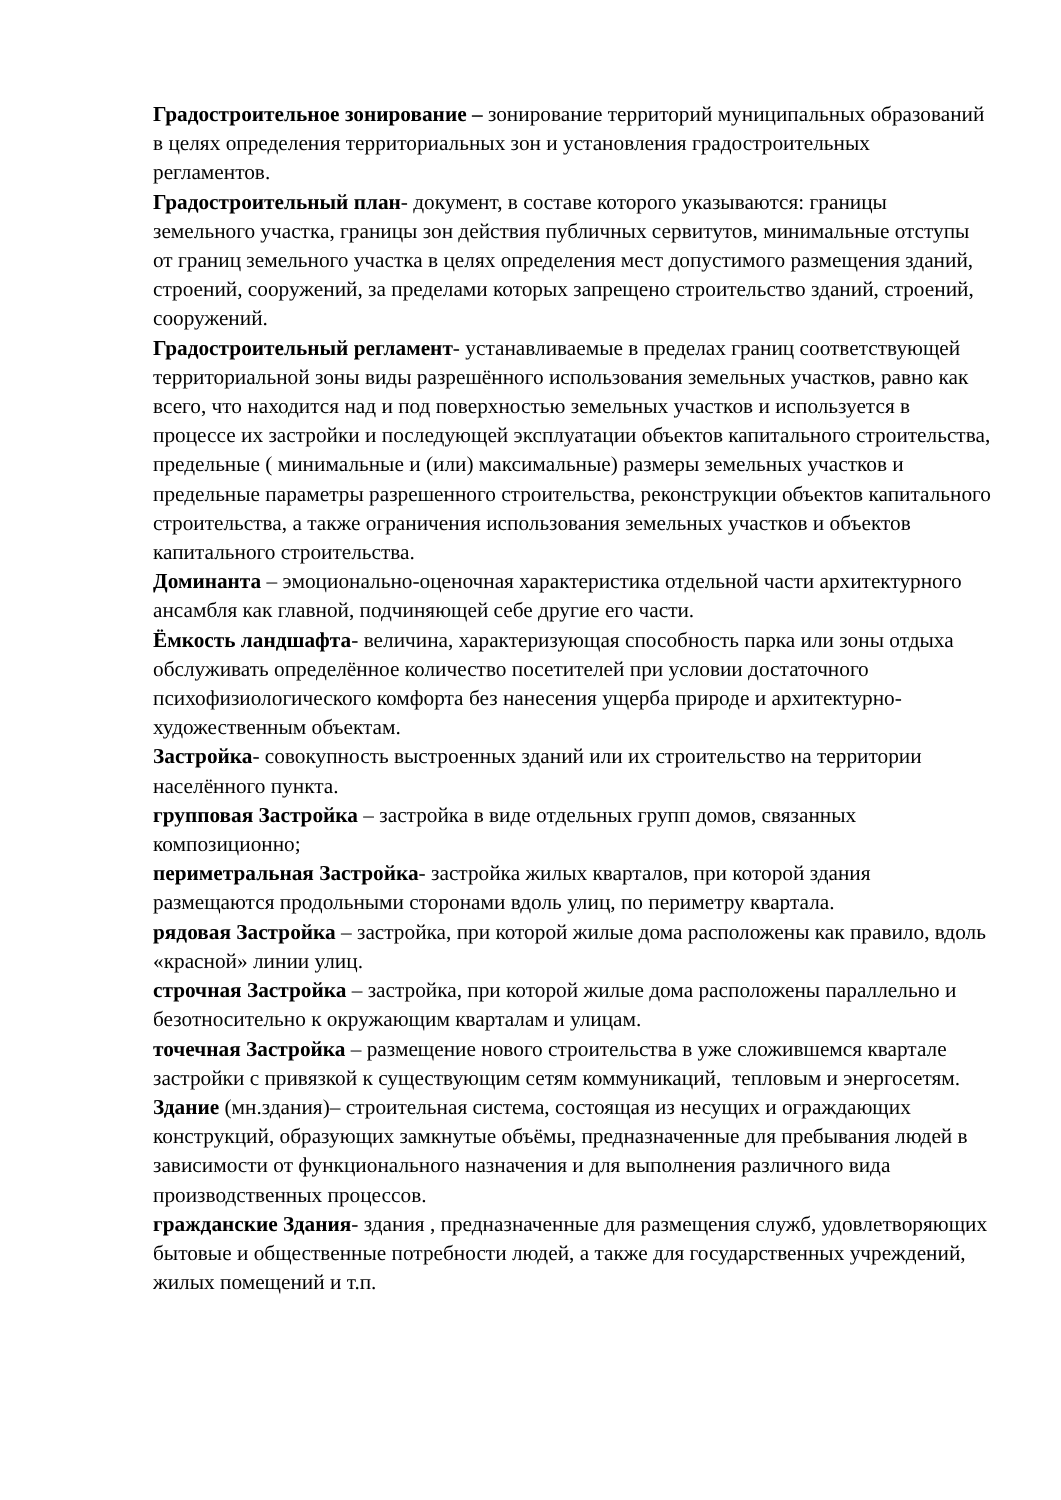Градостроительное зонирование – зонирование территорий муниципальных образований в целях определения территориальных зон и установления градостроительных регламентов.
Градостроительный план- документ, в составе которого указываются: границы земельного участка, границы зон действия публичных сервитутов, минимальные отступы от границ земельного участка в целях определения мест допустимого размещения зданий, строений, сооружений, за пределами которых запрещено строительство зданий, строений, сооружений.
Градостроительный регламент- устанавливаемые в пределах границ соответствующей территориальной зоны виды разрешённого использования земельных участков, равно как всего, что находится над и под поверхностью земельных участков и используется в процессе их застройки и последующей эксплуатации объектов капитального строительства, предельные ( минимальные и (или) максимальные) размеры земельных участков и предельные параметры разрешенного строительства, реконструкции объектов капитального строительства, а также ограничения использования земельных участков и объектов капитального строительства.
Доминанта – эмоционально-оценочная характеристика отдельной части архитектурного ансамбля как главной, подчиняющей себе другие его части.
Ёмкость ландшафта- величина, характеризующая способность парка или зоны отдыха обслуживать определённое количество посетителей при условии достаточного психофизиологического комфорта без нанесения ущерба природе и архитектурно-художественным объектам.
Застройка- совокупность выстроенных зданий или их строительство на территории населённого пункта.
групповая Застройка – застройка в виде отдельных групп домов, связанных композиционно;
периметральная Застройка- застройка жилых кварталов, при которой здания размещаются продольными сторонами вдоль улиц, по периметру квартала.
рядовая Застройка – застройка, при которой жилые дома расположены как правило, вдоль «красной» линии улиц.
строчная Застройка – застройка, при которой жилые дома расположены параллельно и безотносительно к окружающим кварталам и улицам.
точечная Застройка – размещение нового строительства в уже сложившемся квартале застройки с привязкой к существующим сетям коммуникаций, тепловым и энергосетям.
Здание (мн.здания)– строительная система, состоящая из несущих и ограждающих конструкций, образующих замкнутые объёмы, предназначенные для пребывания людей в зависимости от функционального назначения и для выполнения различного вида производственных процессов.
гражданские Здания- здания , предназначенные для размещения служб, удовлетворяющих бытовые и общественные потребности людей, а также для государственных учреждений, жилых помещений и т.п.